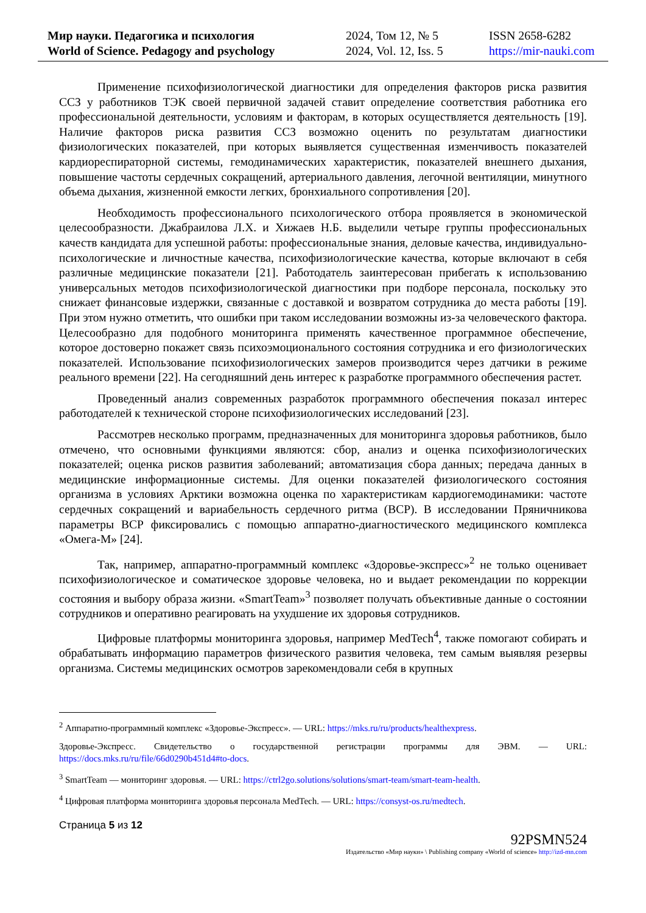Мир науки. Педагогика и психология
World of Science. Pedagogy and psychology
2024, Том 12, № 5
2024, Vol. 12, Iss. 5
ISSN 2658-6282
https://mir-nauki.com
Применение психофизиологической диагностики для определения факторов риска развития ССЗ у работников ТЭК своей первичной задачей ставит определение соответствия работника его профессиональной деятельности, условиям и факторам, в которых осуществляется деятельность [19]. Наличие факторов риска развития ССЗ возможно оценить по результатам диагностики физиологических показателей, при которых выявляется существенная изменчивость показателей кардиореспираторной системы, гемодинамических характеристик, показателей внешнего дыхания, повышение частоты сердечных сокращений, артериального давления, легочной вентиляции, минутного объема дыхания, жизненной емкости легких, бронхиального сопротивления [20].
Необходимость профессионального психологического отбора проявляется в экономической целесообразности. Джабраилова Л.Х. и Хижаев Н.Б. выделили четыре группы профессиональных качеств кандидата для успешной работы: профессиональные знания, деловые качества, индивидуально-психологические и личностные качества, психофизиологические качества, которые включают в себя различные медицинские показатели [21]. Работодатель заинтересован прибегать к использованию универсальных методов психофизиологической диагностики при подборе персонала, поскольку это снижает финансовые издержки, связанные с доставкой и возвратом сотрудника до места работы [19]. При этом нужно отметить, что ошибки при таком исследовании возможны из-за человеческого фактора. Целесообразно для подобного мониторинга применять качественное программное обеспечение, которое достоверно покажет связь психоэмоционального состояния сотрудника и его физиологических показателей. Использование психофизиологических замеров производится через датчики в режиме реального времени [22]. На сегодняшний день интерес к разработке программного обеспечения растет.
Проведенный анализ современных разработок программного обеспечения показал интерес работодателей к технической стороне психофизиологических исследований [23].
Рассмотрев несколько программ, предназначенных для мониторинга здоровья работников, было отмечено, что основными функциями являются: сбор, анализ и оценка психофизиологических показателей; оценка рисков развития заболеваний; автоматизация сбора данных; передача данных в медицинские информационные системы. Для оценки показателей физиологического состояния организма в условиях Арктики возможна оценка по характеристикам кардиогемодинамики: частоте сердечных сокращений и вариабельность сердечного ритма (ВСР). В исследовании Пряничникова параметры ВСР фиксировались с помощью аппаратно-диагностического медицинского комплекса «Омега-М» [24].
Так, например, аппаратно-программный комплекс «Здоровье-экспресс»<sup>2</sup> не только оценивает психофизиологическое и соматическое здоровье человека, но и выдает рекомендации по коррекции состояния и выбору образа жизни. «SmartTeam»<sup>3</sup> позволяет получать объективные данные о состоянии сотрудников и оперативно реагировать на ухудшение их здоровья сотрудников.
Цифровые платформы мониторинга здоровья, например MedTech<sup>4</sup>, также помогают собирать и обрабатывать информацию параметров физического развития человека, тем самым выявляя резервы организма. Системы медицинских осмотров зарекомендовали себя в крупных
<sup>2</sup> Аппаратно-программный комплекс «Здоровье-Экспресс». — URL: https://mks.ru/ru/products/healthexpress.
Здоровье-Экспресс. Свидетельство о государственной регистрации программы для ЭВМ. — URL: https://docs.mks.ru/ru/file/66d0290b451d4#to-docs.
<sup>3</sup> SmartTeam — мониторинг здоровья. — URL: https://ctrl2go.solutions/solutions/smart-team/smart-team-health.
<sup>4</sup> Цифровая платформа мониторинга здоровья персонала MedTech. — URL: https://consyst-os.ru/medtech.
Страница 5 из 12
92PSMN524
Издательство «Мир науки» \ Publishing company «World of science» http://izd-mn.com